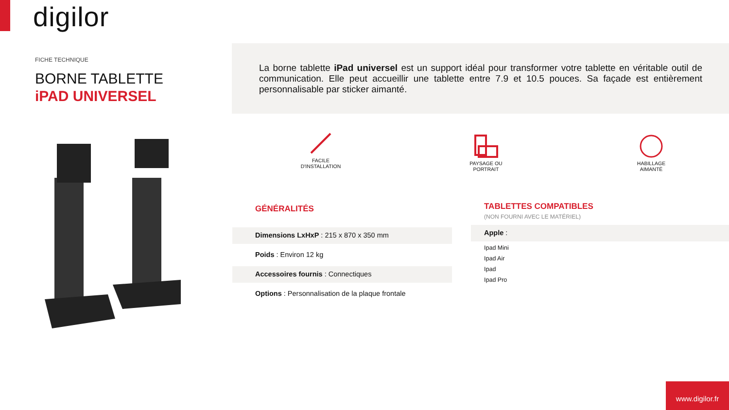digilor
FICHE TECHNIQUE
BORNE TABLETTE
iPAD UNIVERSEL
La borne tablette iPad universel est un support idéal pour transformer votre tablette en véritable outil de communication. Elle peut accueillir une tablette entre 7.9 et 10.5 pouces. Sa façade est entièrement personnalisable par sticker aimanté.
FACILE
D'INSTALLATION
PAYSAGE OU
PORTRAIT
HABILLAGE
AIMANTÉ
GÉNÉRALITÉS
Dimensions LxHxP : 215 x 870 x 350 mm
Poids : Environ 12 kg
Accessoires fournis : Connectiques
Options : Personnalisation de la plaque frontale
TABLETTES COMPATIBLES
(NON FOURNI AVEC LE MATÉRIEL)
Apple :
Ipad Mini
Ipad Air
Ipad
Ipad Pro
www.digilor.fr